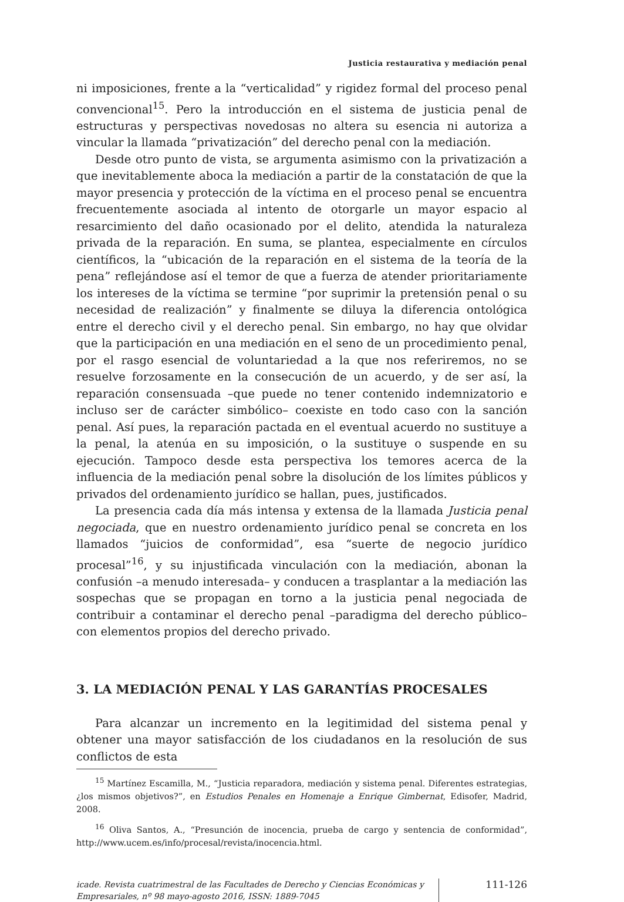Justicia restaurativa y mediación penal
ni imposiciones, frente a la “verticalidad” y rigidez formal del proceso penal convencional<sup>15</sup>. Pero la introducción en el sistema de justicia penal de estructuras y perspectivas novedosas no altera su esencia ni autoriza a vincular la llamada “privatización” del derecho penal con la mediación.
Desde otro punto de vista, se argumenta asimismo con la privatización a que inevitablemente aboca la mediación a partir de la constatación de que la mayor presencia y protección de la víctima en el proceso penal se encuentra frecuentemente asociada al intento de otorgarle un mayor espacio al resarcimiento del daño ocasionado por el delito, atendida la naturaleza privada de la reparación. En suma, se plantea, especialmente en círculos científicos, la “ubicación de la reparación en el sistema de la teoría de la pena” reflejándose así el temor de que a fuerza de atender prioritariamente los intereses de la víctima se termine “por suprimir la pretensión penal o su necesidad de realización” y finalmente se diluya la diferencia ontológica entre el derecho civil y el derecho penal. Sin embargo, no hay que olvidar que la participación en una mediación en el seno de un procedimiento penal, por el rasgo esencial de voluntariedad a la que nos referiremos, no se resuelve forzosamente en la consecución de un acuerdo, y de ser así, la reparación consensuada –que puede no tener contenido indemnizatorio e incluso ser de carácter simbólico– coexiste en todo caso con la sanción penal. Así pues, la reparación pactada en el eventual acuerdo no sustituye a la penal, la atenúa en su imposición, o la sustituye o suspende en su ejecución. Tampoco desde esta perspectiva los temores acerca de la influencia de la mediación penal sobre la disolución de los límites públicos y privados del ordenamiento jurídico se hallan, pues, justificados.
La presencia cada día más intensa y extensa de la llamada Justicia penal negociada, que en nuestro ordenamiento jurídico penal se concreta en los llamados “juicios de conformidad”, esa “suerte de negocio jurídico procesal”<sup>16</sup>, y su injustificada vinculación con la mediación, abonan la confusión –a menudo interesada– y conducen a trasplantar a la mediación las sospechas que se propagan en torno a la justicia penal negociada de contribuir a contaminar el derecho penal –paradigma del derecho público– con elementos propios del derecho privado.
3. LA MEDIACIÓN PENAL Y LAS GARANTÍAS PROCESALES
Para alcanzar un incremento en la legitimidad del sistema penal y obtener una mayor satisfacción de los ciudadanos en la resolución de sus conflictos de esta
<sup>15</sup> Martínez Escamilla, M., “Justicia reparadora, mediación y sistema penal. Diferentes estrategias, ¿los mismos objetivos?”, en Estudios Penales en Homenaje a Enrique Gimbernat, Edisofer, Madrid, 2008.
<sup>16</sup> Oliva Santos, A., “Presunción de inocencia, prueba de cargo y sentencia de conformidad”, http://www.ucem.es/info/procesal/revista/inocencia.html.
icade. Revista cuatrimestral de las Facultades de Derecho y Ciencias Económicas y Empresariales, nº 98 mayo-agosto 2016, ISSN: 1889-7045
111-126